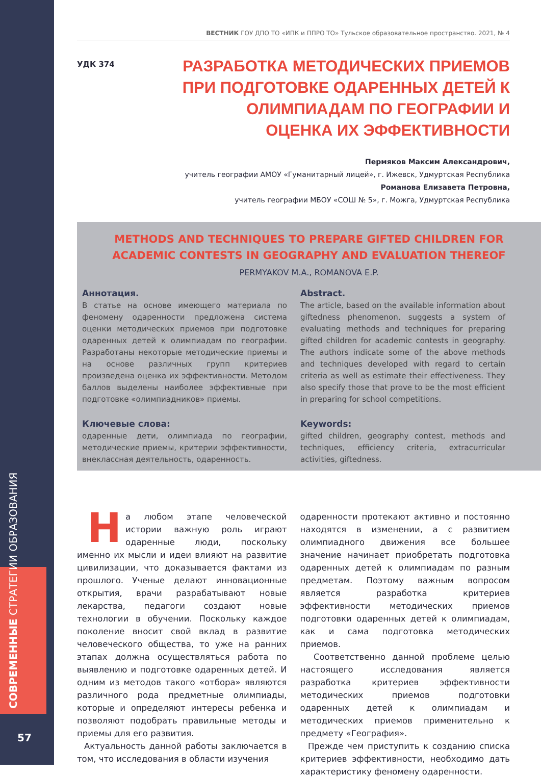СОВРЕМЕННЫЕ СТРАТЕГИИ ОБРАЗОВАНИЯ
57
ВЕСТНИК ГОУ ДПО ТО «ИПК и ППРО ТО» Тульское образовательное пространство. 2021, № 4
УДК 374
РАЗРАБОТКА МЕТОДИЧЕСКИХ ПРИЕМОВ ПРИ ПОДГОТОВКЕ ОДАРЕННЫХ ДЕТЕЙ К ОЛИМПИАДАМ ПО ГЕОГРАФИИ И ОЦЕНКА ИХ ЭФФЕКТИВНОСТИ
Пермяков Максим Александрович,
учитель географии АМОУ «Гуманитарный лицей», г. Ижевск, Удмуртская Республика
Романова Елизавета Петровна,
учитель географии МБОУ «СОШ № 5», г. Можга, Удмуртская Республика
METHODS AND TECHNIQUES TO PREPARE GIFTED CHILDREN FOR ACADEMIC CONTESTS IN GEOGRAPHY AND EVALUATION THEREOF
PERMYAKOV M.A., ROMANOVA E.P.
Аннотация.
В статье на основе имеющего материала по феномену одаренности предложена система оценки методических приемов при подготовке одаренных детей к олимпиадам по географии. Разработаны некоторые методические приемы и на основе различных групп критериев произведена оценка их эффективности. Методом баллов выделены наиболее эффективные при подготовке «олимпиадников» приемы.
Abstract.
The article, based on the available information about giftedness phenomenon, suggests a system of evaluating methods and techniques for preparing gifted children for academic contests in geography. The authors indicate some of the above methods and techniques developed with regard to certain criteria as well as estimate their effectiveness. They also specify those that prove to be the most efficient in preparing for school competitions.
Ключевые слова:
одаренные дети, олимпиада по географии, методические приемы, критерии эффективности, внеклассная деятельность, одаренность.
Keywords:
gifted children, geography contest, methods and techniques, efficiency criteria, extracurricular activities, giftedness.
На любом этапе человеческой истории важную роль играют одаренные люди, поскольку именно их мысли и идеи влияют на развитие цивилизации, что доказывается фактами из прошлого. Ученые делают инновационные открытия, врачи разрабатывают новые лекарства, педагоги создают новые технологии в обучении. Поскольку каждое поколение вносит свой вклад в развитие человеческого общества, то уже на ранних этапах должна осуществляться работа по выявлению и подготовке одаренных детей. И одним из методов такого «отбора» являются различного рода предметные олимпиады, которые и определяют интересы ребенка и позволяют подобрать правильные методы и приемы для его развития.
Актуальность данной работы заключается в том, что исследования в области изучения
одаренности протекают активно и постоянно находятся в изменении, а с развитием олимпиадного движения все большее значение начинает приобретать подготовка одаренных детей к олимпиадам по разным предметам. Поэтому важным вопросом является разработка критериев эффективности методических приемов подготовки одаренных детей к олимпиадам, как и сама подготовка методических приемов.
Соответственно данной проблеме целью настоящего исследования является разработка критериев эффективности методических приемов подготовки одаренных детей к олимпиадам и методических приемов применительно к предмету «География».
Прежде чем приступить к созданию списка критериев эффективности, необходимо дать характеристику феномену одаренности.